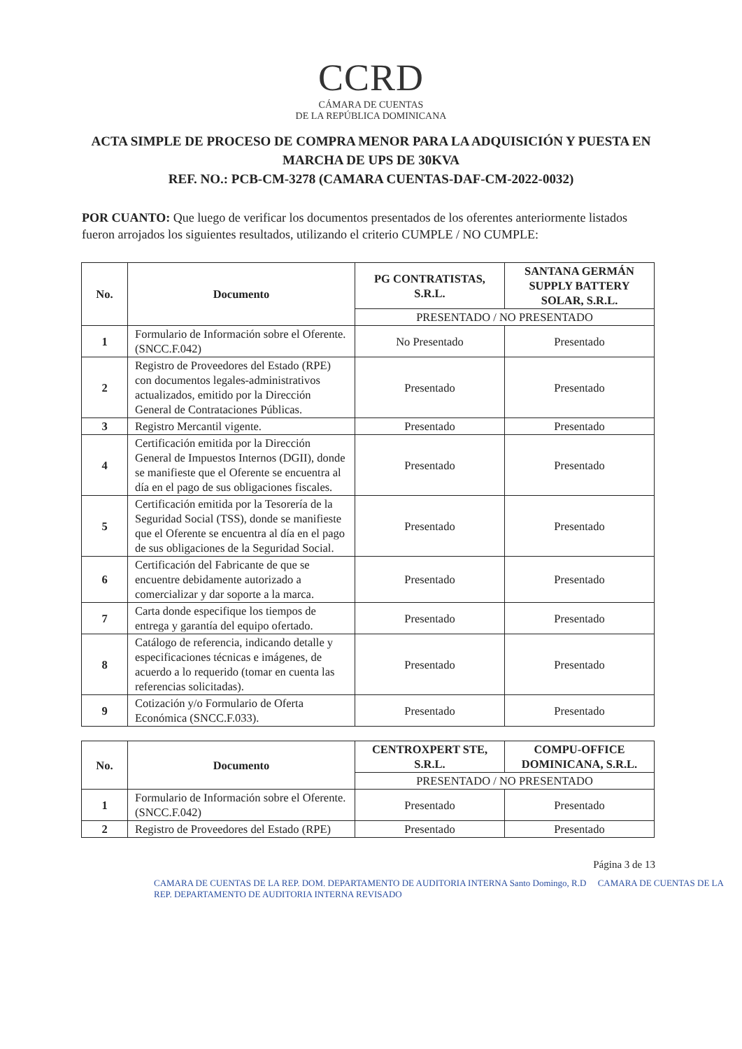CCRD
CÁMARA DE CUENTAS
DE LA REPÚBLICA DOMINICANA
ACTA SIMPLE DE PROCESO DE COMPRA MENOR PARA LA ADQUISICIÓN Y PUESTA EN MARCHA DE UPS DE 30KVA
REF. NO.: PCB-CM-3278 (CAMARA CUENTAS-DAF-CM-2022-0032)
POR CUANTO: Que luego de verificar los documentos presentados de los oferentes anteriormente listados fueron arrojados los siguientes resultados, utilizando el criterio CUMPLE / NO CUMPLE:
| No. | Documento | PG CONTRATISTAS, S.R.L. | SANTANA GERMÁN SUPPLY BATTERY SOLAR, S.R.L. |
| --- | --- | --- | --- |
| | | PRESENTADO / NO PRESENTADO | |
| 1 | Formulario de Información sobre el Oferente. (SNCC.F.042) | No Presentado | Presentado |
| 2 | Registro de Proveedores del Estado (RPE) con documentos legales-administrativos actualizados, emitido por la Dirección General de Contrataciones Públicas. | Presentado | Presentado |
| 3 | Registro Mercantil vigente. | Presentado | Presentado |
| 4 | Certificación emitida por la Dirección General de Impuestos Internos (DGII), donde se manifieste que el Oferente se encuentra al día en el pago de sus obligaciones fiscales. | Presentado | Presentado |
| 5 | Certificación emitida por la Tesorería de la Seguridad Social (TSS), donde se manifieste que el Oferente se encuentra al día en el pago de sus obligaciones de la Seguridad Social. | Presentado | Presentado |
| 6 | Certificación del Fabricante de que se encuentre debidamente autorizado a comercializar y dar soporte a la marca. | Presentado | Presentado |
| 7 | Carta donde especifique los tiempos de entrega y garantía del equipo ofertado. | Presentado | Presentado |
| 8 | Catálogo de referencia, indicando detalle y especificaciones técnicas e imágenes, de acuerdo a lo requerido (tomar en cuenta las referencias solicitadas). | Presentado | Presentado |
| 9 | Cotización y/o Formulario de Oferta Económica (SNCC.F.033). | Presentado | Presentado |
| No. | Documento | CENTROXPERT STE, S.R.L. | COMPU-OFFICE DOMINICANA, S.R.L. |
| --- | --- | --- | --- |
| | | PRESENTADO / NO PRESENTADO | |
| 1 | Formulario de Información sobre el Oferente. (SNCC.F.042) | Presentado | Presentado |
| 2 | Registro de Proveedores del Estado (RPE) | Presentado | Presentado |
Página 3 de 13
CAMARA DE CUENTAS DE LA REP. DOM. DEPARTAMENTO DE AUDITORIA INTERNA Santo Domingo, R.D CAMARA DE CUENTAS DE LA REP. DEPARTAMENTO DE AUDITORIA INTERNA REVISADO